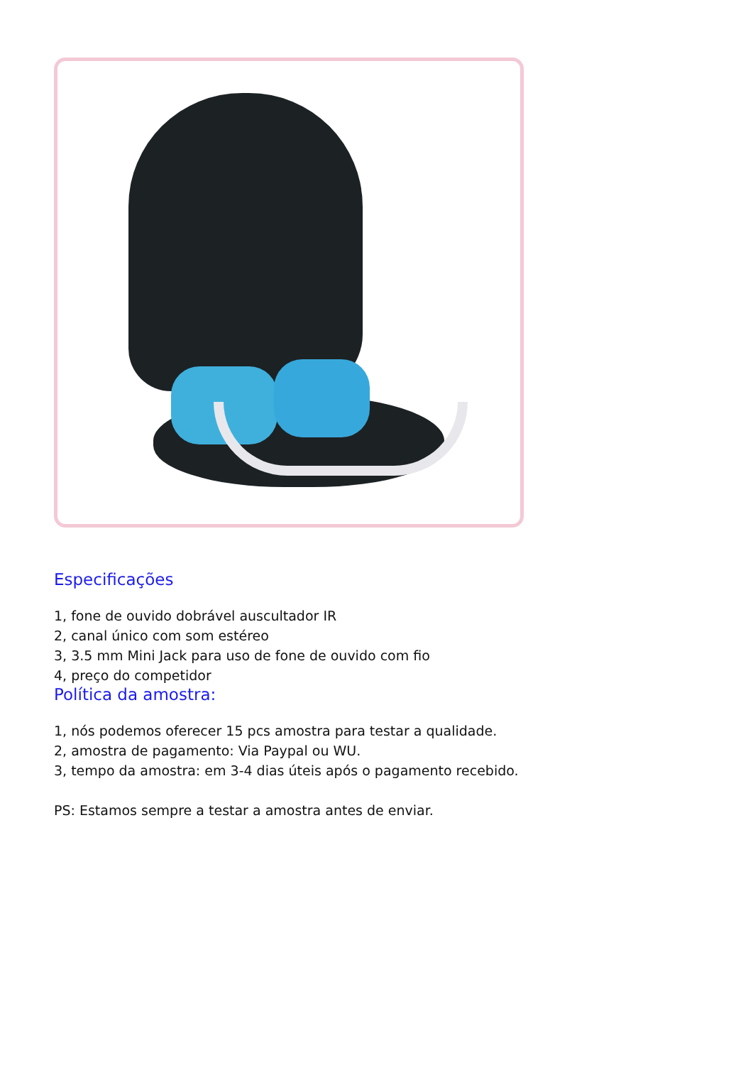Especificações
1, fone de ouvido dobrável auscultador IR
2, canal único com som estéreo
3, 3.5 mm Mini Jack para uso de fone de ouvido com fio
4, preço do competidor
Política da amostra:
1, nós podemos oferecer 15 pcs amostra para testar a qualidade.
2, amostra de pagamento: Via Paypal ou WU.
3, tempo da amostra: em 3-4 dias úteis após o pagamento recebido.
PS: Estamos sempre a testar a amostra antes de enviar.